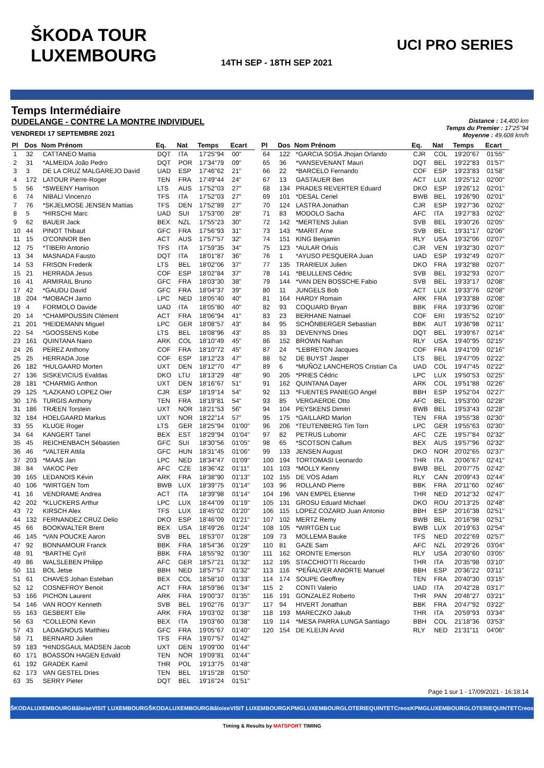ŠKODA TOUR
LUXEMBOURG
14TH SEP - 18TH SEP 2021
UCI PRO SERIES
Temps Intermédiaire
DUDELANGE - CONTRE LA MONTRE INDIVIDUEL
VENDREDI 17 SEPTEMBRE 2021
Distance : 14,400 km
Temps du Premier : 17'25"94
Moyenne : 49,608 km/h
| Pl | Dos | Nom Prénom | Eq. | Nat | Temps | Ecart |
| --- | --- | --- | --- | --- | --- | --- |
| 1 | 32 | CATTANEO Mattia | DQT | ITA | 17'25"94 | 00" |
| 2 | 31 | *ALMEIDA João Pedro | DQT | POR | 17'34"79 | 09" |
| 3 | 3 | DE LA CRUZ MALGAREJO David | UAD | ESP | 17'46"62 | 21" |
| 4 | 172 | LATOUR Pierre-Roger | TEN | FRA | 17'49"44 | 24" |
| 5 | 56 | *SWEENY Harrison | LTS | AUS | 17'52"03 | 27" |
| 6 | 74 | NIBALI Vincenzo | TFS | ITA | 17'52"03 | 27" |
| 7 | 76 | *SKJELMOSE JENSEN Mattias | TFS | DEN | 17'52"89 | 27" |
| 8 | 5 | *HIRSCHI Marc | UAD | SUI | 17'53"00 | 28" |
| 9 | 62 | BAUER Jack | BEX | NZL | 17'55"23 | 30" |
| 10 | 44 | PINOT Thibaut | GFC | FRA | 17'56"93 | 31" |
| 11 | 15 | O'CONNOR Ben | ACT | AUS | 17'57"57 | 32" |
| 12 | 75 | *TIBERI Antonio | TFS | ITA | 17'59"35 | 34" |
| 13 | 34 | MASNADA Fausto | DQT | ITA | 18'01"87 | 36" |
| 14 | 53 | FRISON Frederik | LTS | BEL | 18'02"06 | 37" |
| 15 | 21 | HERRADA Jesus | COF | ESP | 18'02"84 | 37" |
| 16 | 41 | ARMIRAIL Bruno | GFC | FRA | 18'03"30 | 38" |
| 17 | 42 | *GAUDU David | GFC | FRA | 18'04"37 | 39" |
| 18 | 204 | *MOBACH Jarno | LPC | NED | 18'05"40 | 40" |
| 19 | 4 | FORMOLO Davide | UAD | ITA | 18'05"80 | 40" |
| 20 | 14 | *CHAMPOUSSIN Clément | ACT | FRA | 18'06"94 | 41" |
| 21 | 201 | *HEIDEMANN Miguel | LPC | GER | 18'08"57 | 43" |
| 22 | 54 | *GOOSSENS Kobe | LTS | BEL | 18'08"96 | 43" |
| 23 | 161 | QUINTANA Nairo | ARK | COL | 18'10"49 | 45" |
| 24 | 26 | PEREZ Anthony | COF | FRA | 18'10"72 | 45" |
| 25 | 25 | HERRADA Jose | COF | ESP | 18'12"23 | 47" |
| 26 | 182 | *HULGAARD Morten | UXT | DEN | 18'12"70 | 47" |
| 27 | 136 | SISKEVICIUS Evaldas | DKO | LTU | 18'13"29 | 48" |
| 28 | 181 | *CHARMIG Anthon | UXT | DEN | 18'16"67 | 51" |
| 29 | 125 | *LAZKANO LOPEZ Oier | CJR | ESP | 18'19"14 | 54" |
| 30 | 176 | TURGIS Anthony | TEN | FRA | 18'19"81 | 54" |
| 31 | 186 | TRÆEN Torstein | UXT | NOR | 18'21"53 | 56" |
| 32 | 184 | HOELGAARD Markus | UXT | NOR | 18'22"14 | 57" |
| 33 | 55 | KLUGE Roger | LTS | GER | 18'25"94 | 01'00" |
| 34 | 64 | KANGERT Tanel | BEX | EST | 18'29"94 | 01'04" |
| 35 | 45 | REICHENBACH Sébastien | GFC | SUI | 18'30"56 | 01'05" |
| 36 | 46 | *VALTER Attila | GFC | HUN | 18'31"45 | 01'06" |
| 37 | 203 | *MAAS Jan | LPC | NED | 18'34"47 | 01'09" |
| 38 | 84 | VAKOC Petr | AFC | CZE | 18'36"42 | 01'11" |
| 39 | 165 | LEDANOIS Kévin | ARK | FRA | 18'38"90 | 01'13" |
| 40 | 106 | *WIRTGEN Tom | BWB | LUX | 18'39"75 | 01'14" |
| 41 | 16 | VENDRAME Andrea | ACT | ITA | 18'39"98 | 01'14" |
| 42 | 202 | *KLUCKERS Arthur | LPC | LUX | 18'44"09 | 01'19" |
| 43 | 72 | KIRSCH Alex | TFS | LUX | 18'45"02 | 01'20" |
| 44 | 132 | FERNANDEZ CRUZ Delio | DKO | ESP | 18'46"09 | 01'21" |
| 45 | 66 | BOOKWALTER Brent | BEX | USA | 18'49"26 | 01'24" |
| 46 | 145 | *VAN POUCKE Aaron | SVB | BEL | 18'53"07 | 01'28" |
| 47 | 92 | BONNAMOUR Franck | BBK | FRA | 18'54"36 | 01'29" |
| 48 | 91 | *BARTHE Cyril | BBK | FRA | 18'55"92 | 01'30" |
| 49 | 86 | WALSLEBEN Philipp | AFC | GER | 18'57"21 | 01'32" |
| 50 | 111 | BOL Jetse | BBH | NED | 18'57"57 | 01'32" |
| 51 | 61 | CHAVES Johan Esteban | BEX | COL | 18'58"10 | 01'33" |
| 52 | 12 | COSNEFROY Benoit | ACT | FRA | 18'59"86 | 01'34" |
| 53 | 166 | PICHON Laurent | ARK | FRA | 19'00"37 | 01'35" |
| 54 | 146 | VAN ROOY Kenneth | SVB | BEL | 19'02"76 | 01'37" |
| 55 | 163 | GESBERT Elie | ARK | FRA | 19'03"02 | 01'38" |
| 56 | 63 | *COLLEONI Kevin | BEX | ITA | 19'03"60 | 01'38" |
| 57 | 43 | LADAGNOUS Matthieu | GFC | FRA | 19'05"67 | 01'40" |
| 58 | 71 | BERNARD Julien | TFS | FRA | 19'07"57 | 01'42" |
| 59 | 183 | *HINDSGAUL MADSEN Jacob | UXT | DEN | 19'09"00 | 01'44" |
| 60 | 171 | BOASSON HAGEN Edvald | TEN | NOR | 19'09"81 | 01'44" |
| 61 | 192 | GRADEK Kamil | THR | POL | 19'13"75 | 01'48" |
| 62 | 173 | VAN GESTEL Dries | TEN | BEL | 19'15"28 | 01'50" |
| 63 | 35 | SERRY Pieter | DQT | BEL | 19'16"24 | 01'51" |
| Pl | Dos | Nom Prénom | Eq. | Nat | Temps | Ecart |
| --- | --- | --- | --- | --- | --- | --- |
| 64 | 122 | *GARCIA SOSA Jhojan Orlando | CJR | COL | 19'20"67 | 01'55" |
| 65 | 36 | *VANSEVENANT Mauri | DQT | BEL | 19'22"83 | 01'57" |
| 66 | 22 | *BARCELO Fernando | COF | ESP | 19'23"83 | 01'58" |
| 67 | 13 | GASTAUER Ben | ACT | LUX | 19'25"12 | 02'00" |
| 68 | 134 | PRADES REVERTER Eduard | DKO | ESP | 19'26"12 | 02'01" |
| 69 | 101 | *DESAL Ceriel | BWB | BEL | 19'26"90 | 02'01" |
| 70 | 124 | LASTRA Jonathan | CJR | ESP | 19'27"36 | 02'02" |
| 71 | 83 | MODOLO Sacha | AFC | ITA | 19'27"83 | 02'02" |
| 72 | 142 | *MERTENS Julian | SVB | BEL | 19'30"26 | 02'05" |
| 73 | 143 | *MARIT Arne | SVB | BEL | 19'31"17 | 02'06" |
| 74 | 151 | KING Benjamin | RLY | USA | 19'32"06 | 02'07" |
| 75 | 123 | *AULAR Orluis | CJR | VEN | 19'32"30 | 02'07" |
| 76 | 1 | *AYUSO PESQUERA Juan | UAD | ESP | 19'32"49 | 02'07" |
| 77 | 135 | TRARIEUX Julien | DKO | FRA | 19'32"88 | 02'07" |
| 78 | 141 | *BEULLENS Cédric | SVB | BEL | 19'32"93 | 02'07" |
| 79 | 144 | *VAN DEN BOSSCHE Fabio | SVB | BEL | 19'33"17 | 02'08" |
| 80 | 11 | JUNGELS Bob | ACT | LUX | 19'33"76 | 02'08" |
| 81 | 164 | HARDY Romain | ARK | FRA | 19'33"88 | 02'08" |
| 82 | 93 | COQUARD Bryan | BBK | FRA | 19'33"96 | 02'08" |
| 83 | 23 | BERHANE Natnael | COF | ERI | 19'35"52 | 02'10" |
| 84 | 95 | SCHÖNBERGER Sebastian | BBK | AUT | 19'36"98 | 02'11" |
| 85 | 33 | DEVENYNS Dries | DQT | BEL | 19'39"67 | 02'14" |
| 86 | 152 | BROWN Nathan | RLY | USA | 19'40"95 | 02'15" |
| 87 | 24 | *LEBRETON Jacques | COF | FRA | 19'41"09 | 02'16" |
| 88 | 52 | DE BUYST Jasper | LTS | BEL | 19'47"05 | 02'22" |
| 89 | 6 | *MUÑOZ LANCHEROS Cristian Ca | UAD | COL | 19'47"45 | 02'22" |
| 90 | 205 | *PRIES Cédric | LPC | LUX | 19'50"53 | 02'25" |
| 91 | 162 | QUINTANA Dayer | ARK | COL | 19'51"88 | 02'26" |
| 92 | 113 | *FUENTES PANIEGO Angel | BBH | ESP | 19'52"04 | 02'27" |
| 93 | 85 | VERGAERDE Otto | AFC | BEL | 19'53"00 | 02'28" |
| 94 | 104 | PEYSKENS Dimitri | BWB | BEL | 19'53"43 | 02'28" |
| 95 | 175 | *GAILLARD Marlon | TEN | FRA | 19'55"38 | 02'30" |
| 96 | 206 | *TEUTENBERG Tim Torn | LPC | GER | 19'55"63 | 02'30" |
| 97 | 82 | PETRUS Lubomir | AFC | CZE | 19'57"84 | 02'32" |
| 98 | 65 | *SCOTSON Callum | BEX | AUS | 19'57"96 | 02'32" |
| 99 | 133 | JENSEN August | DKO | NOR | 20'02"65 | 02'37" |
| 100 | 194 | TORTOMASI Leonardo | THR | ITA | 20'06"67 | 02'41" |
| 101 | 103 | *MOLLY Kenny | BWB | BEL | 20'07"75 | 02'42" |
| 102 | 155 | DE VOS Adam | RLY | CAN | 20'09"43 | 02'44" |
| 103 | 96 | ROLLAND Pierre | BBK | FRA | 20'11"60 | 02'46" |
| 104 | 196 | VAN EMPEL Etienne | THR | NED | 20'12"32 | 02'47" |
| 105 | 131 | GROSU Eduard Michael | DKO | ROU | 20'13"25 | 02'48" |
| 106 | 115 | LOPEZ COZARD Juan Antonio | BBH | ESP | 20'16"38 | 02'51" |
| 107 | 102 | MERTZ Remy | BWB | BEL | 20'16"98 | 02'51" |
| 108 | 105 | *WIRTGEN Luc | BWB | LUX | 20'19"63 | 02'54" |
| 109 | 73 | MOLLEMA Bauke | TFS | NED | 20'22"69 | 02'57" |
| 110 | 81 | GAZE Sam | AFC | NZL | 20'29"26 | 03'04" |
| 111 | 162 | ORONTE Emerson | RLY | USA | 20'30"60 | 03'05" |
| 112 | 195 | STACCHIOTTI Riccardo | THR | ITA | 20'35"98 | 03'10" |
| 113 | 116 | *PEÑALVER ANIORTE Manuel | BBH | ESP | 20'36"22 | 03'11" |
| 114 | 174 | SOUPE Geoffrey | TEN | FRA | 20'40"30 | 03'15" |
| 115 | 2 | CONTI Valerio | UAD | ITA | 20'42"28 | 03'17" |
| 116 | 191 | GONZALEZ Roberto | THR | PAN | 20'46"27 | 03'21" |
| 117 | 94 | HIVERT Jonathan | BBK | FRA | 20'47"92 | 03'22" |
| 118 | 193 | MARECZKO Jakub | THR | ITA | 20'59"93 | 03'34" |
| 119 | 114 | *MESA PARRA LUNGA Santiago | BBH | COL | 21'18"36 | 03'53" |
| 120 | 154 | DE KLEIJN Arvid | RLY | NED | 21'31"11 | 04'06" |
Page 1 sur 1 - 17/09/2021 - 16:18:14
ŠKODA LUXEMBOURG Bâloise VISIT LUXEMBOURG ŠKODA LUXEMBOURG Bâloise VISIT LUXEMBOURG KPMG LUXEMBOURG LOTERIE QUINTET Creos KPMG LUXEMBOURG LOTERIE QUINTET Creos
Timing & Results by MATSPORT TIMING